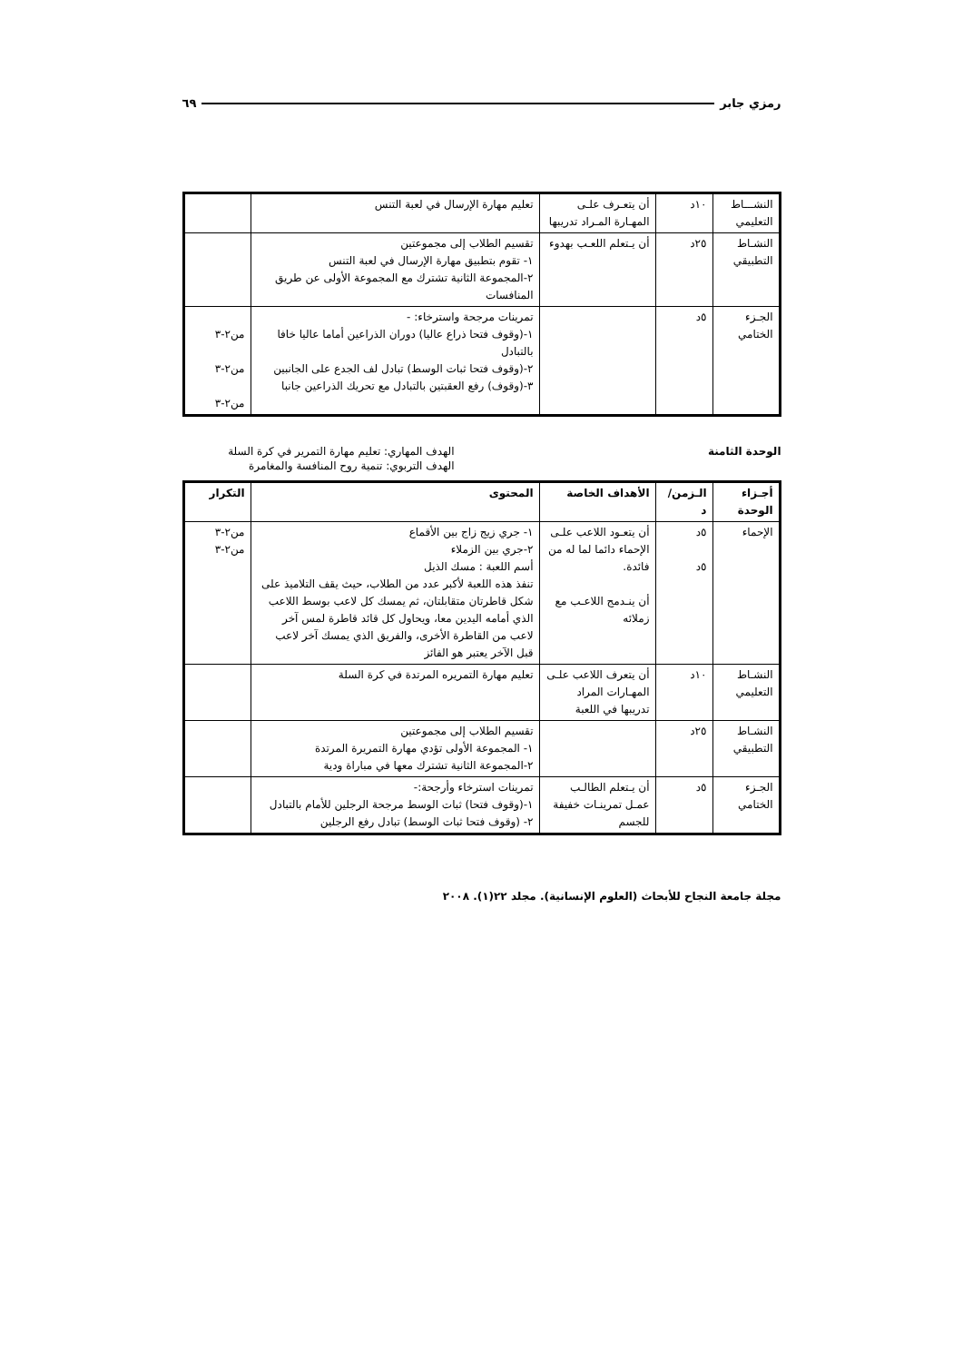رمزي جابر ٦٩
| النشـــاط التعليمي | ١٠د | أن يتعـرف علـى المهـارة المـراد تدريبها | تعليم مهارة الإرسال في لعبة التنس | |
| النشـاط التطبيقي | ٢٥د | أن يـتعلم اللعـب بهدوء | تقسيم الطلاب إلى مجموعتين ١- تقوم بتطبيق مهارة الإرسال في لعبة التنس ٢-المجموعة الثانية تشترك مع المجموعة الأولى عن طريق المنافسات | |
| الجـزء الختامي | ٥د | | تمرينات مرجحة واسترخاء: - ١-(وقوف فتحا ذراع عاليا) دوران الذراعين أماما عاليا خافا بالتبادل ٢-(وقوف فتحا ثبات الوسط) تبادل لف الجدع على الجانبين ٣-(وقوف) رفع العقبتين بالتبادل مع تحريك الذراعين جانبا | من٢-٣ من٢-٣ من٢-٣ |
الوحدة الثامنة الهدف المهاري: تعليم مهارة التمرير في كرة السلة
الهدف التربوي: تنمية روح المنافسة والمغامرة
| أجـزاء الوحدة | الـزمن/ د | الأهداف الخاصة | المحتوى | التكرار |
| --- | --- | --- | --- | --- |
| الإحماء | ٥د ٥د | أن يتعـود اللاعب علـى الإحماء دائما لما له من فائدة. أن ينـدمج اللاعـب مع زملائه | ١- جري زيج زاج بين الأقماع ٢-جري بين الزملاء أسم اللعبة : مسك الذيل تنفذ هذه اللعبة لأكبر عدد من الطلاب، حيث يقف التلاميذ على شكل قاطرتان متقابلتان، ثم يمسك كل لاعب بوسط اللاعب الذي أمامه اليدين معا، ويحاول كل قائد قاطرة لمس آخر لاعب من القاطرة الأخرى، والفريق الذي يمسك آخر لاعب قبل الآخر يعتبر هو الفائز | من٢-٣ من٢-٣ |
| النشـاط التعليمي | ١٠د | أن يتعرف اللاعب علـى المهـارات المراد تدريبها في اللعبة | تعليم مهارة التمريره المرتدة في كرة السلة | |
| النشـاط التطبيقي | ٢٥د | | تقسيم الطلاب إلى مجموعتين ١- المجموعة الأولى تؤدي مهارة التمريرة المرتدة ٢-المجموعة الثانية تشترك معها في مباراة ودية | |
| الجـزء الختامي | ٥د | أن يـتعلم الطالـب عمـل تمرينـات خفيفة للجسم | تمرينات استرخاء وأرجحة:- ١-(وقوف فتحا) ثبات الوسط مرجحة الرجلين للأمام بالتبادل ٢- (وقوف فتحا ثبات الوسط) تبادل رفع الرجلين | |
مجلة جامعة النجاح للأبحاث (العلوم الإنسانية). مجلد ٢٢(١). ٢٠٠٨